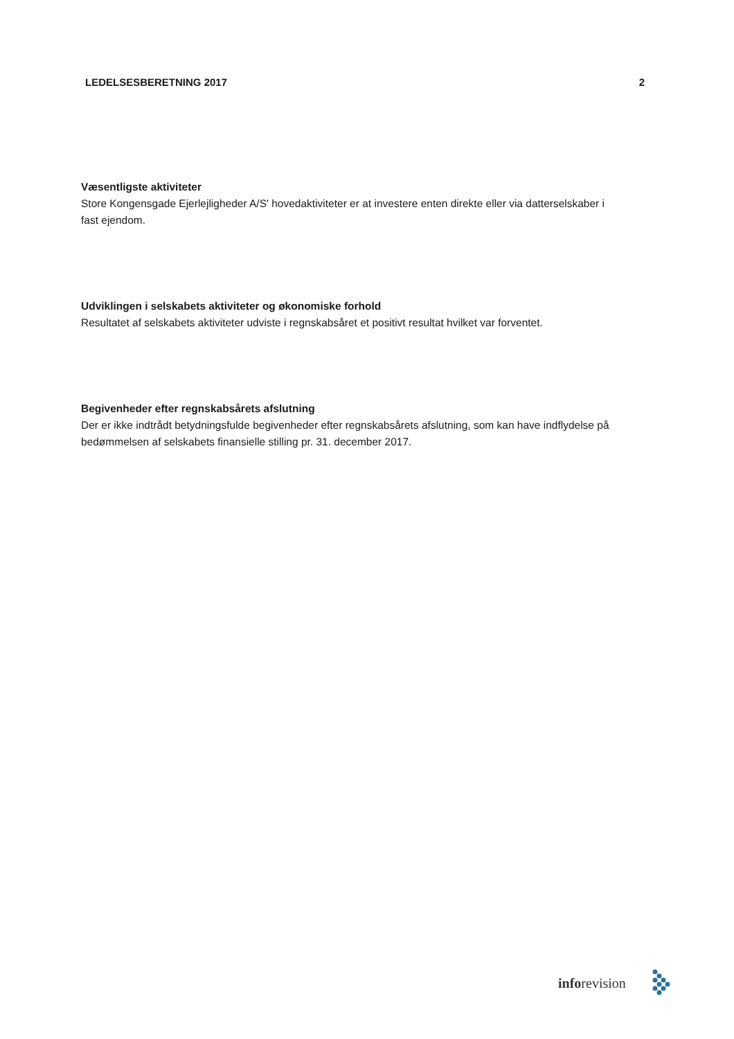LEDELSESBERETNING 2017 2
Væsentligste aktiviteter
Store Kongensgade Ejerlejligheder A/S' hovedaktiviteter er at investere enten direkte eller via datterselskaber i fast ejendom.
Udviklingen i selskabets aktiviteter og økonomiske forhold
Resultatet af selskabets aktiviteter udviste i regnskabsåret et positivt resultat hvilket var forventet.
Begivenheder efter regnskabsårets afslutning
Der er ikke indtrådt betydningsfulde begivenheder efter regnskabsårets afslutning, som kan have indflydelse på bedømmelsen af selskabets finansielle stilling pr. 31. december 2017.
inforevision